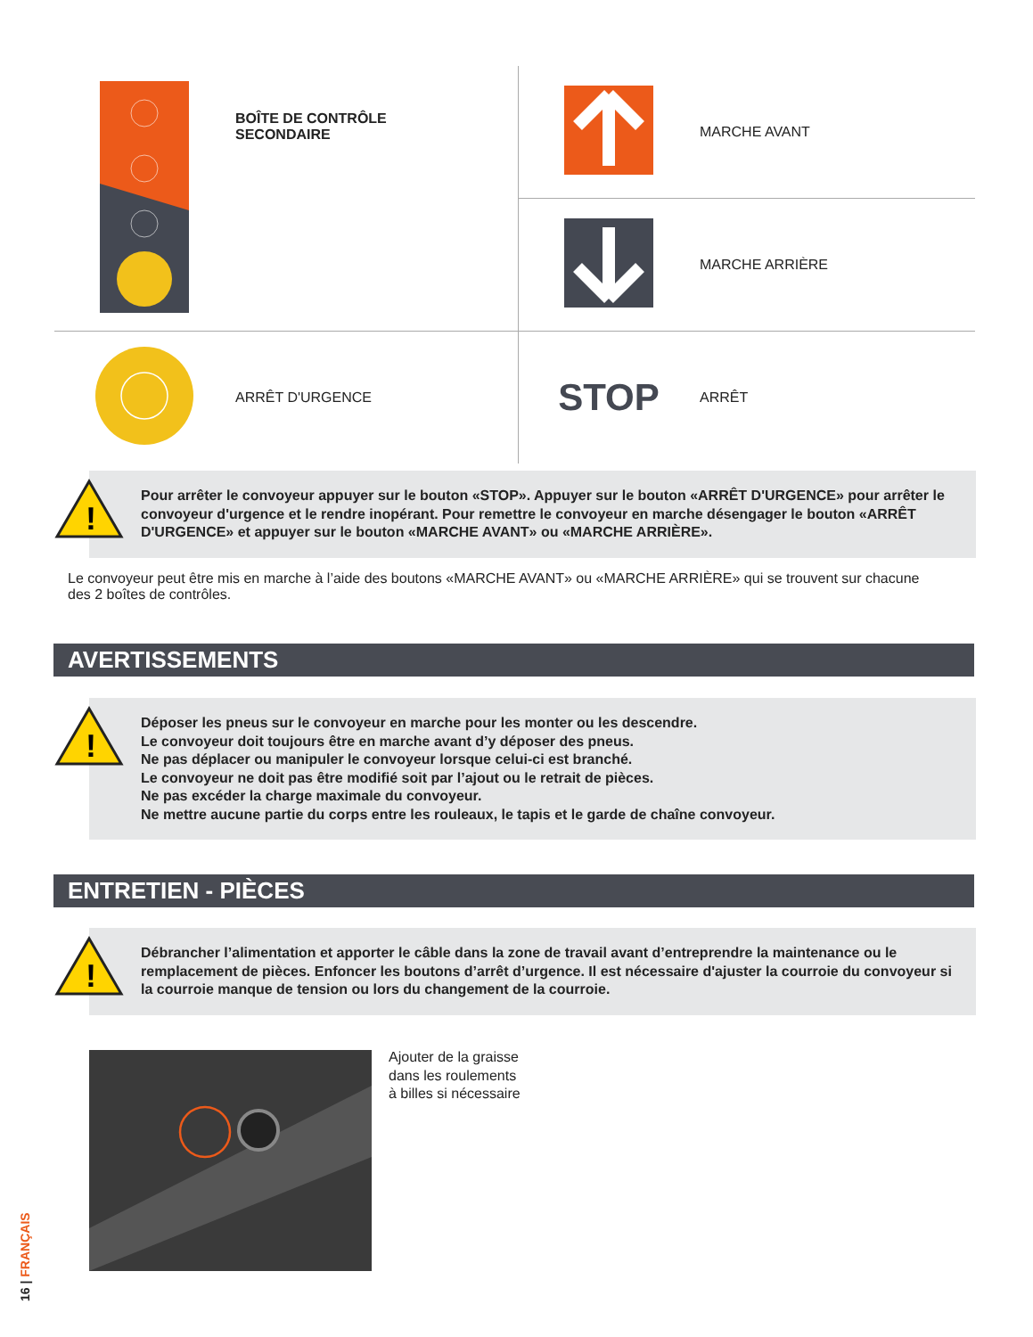| | BOÎTE DE CONTRÔLE SECONDAIRE | | MARCHE AVANT |
| | | | MARCHE ARRIÈRE |
| | ARRÊT D'URGENCE | STOP | ARRÊT |
!
Pour arrêter le convoyeur appuyer sur le bouton «STOP». Appuyer sur le bouton «ARRÊT D'URGENCE» pour arrêter le convoyeur d'urgence et le rendre inopérant. Pour remettre le convoyeur en marche désengager le bouton «ARRÊT D'URGENCE» et appuyer sur le bouton «MARCHE AVANT» ou «MARCHE ARRIÈRE».
Le convoyeur peut être mis en marche à l’aide des boutons «MARCHE AVANT» ou «MARCHE ARRIÈRE» qui se trouvent sur chacune des 2 boîtes de contrôles.
AVERTISSEMENTS
!
Déposer les pneus sur le convoyeur en marche pour les monter ou les descendre.
Le convoyeur doit toujours être en marche avant d’y déposer des pneus.
Ne pas déplacer ou manipuler le convoyeur lorsque celui-ci est branché.
Le convoyeur ne doit pas être modifié soit par l’ajout ou le retrait de pièces.
Ne pas excéder la charge maximale du convoyeur.
Ne mettre aucune partie du corps entre les rouleaux, le tapis et le garde de chaîne convoyeur.
ENTRETIEN - PIÈCES
!
Débrancher l’alimentation et apporter le câble dans la zone de travail avant d’entreprendre la maintenance ou le remplacement de pièces. Enfoncer les boutons d’arrêt d’urgence. Il est nécessaire d'ajuster la courroie du convoyeur si la courroie manque de tension ou lors du changement de la courroie.
Ajouter de la graisse
dans les roulements
à billes si nécessaire
16 | FRANÇAIS